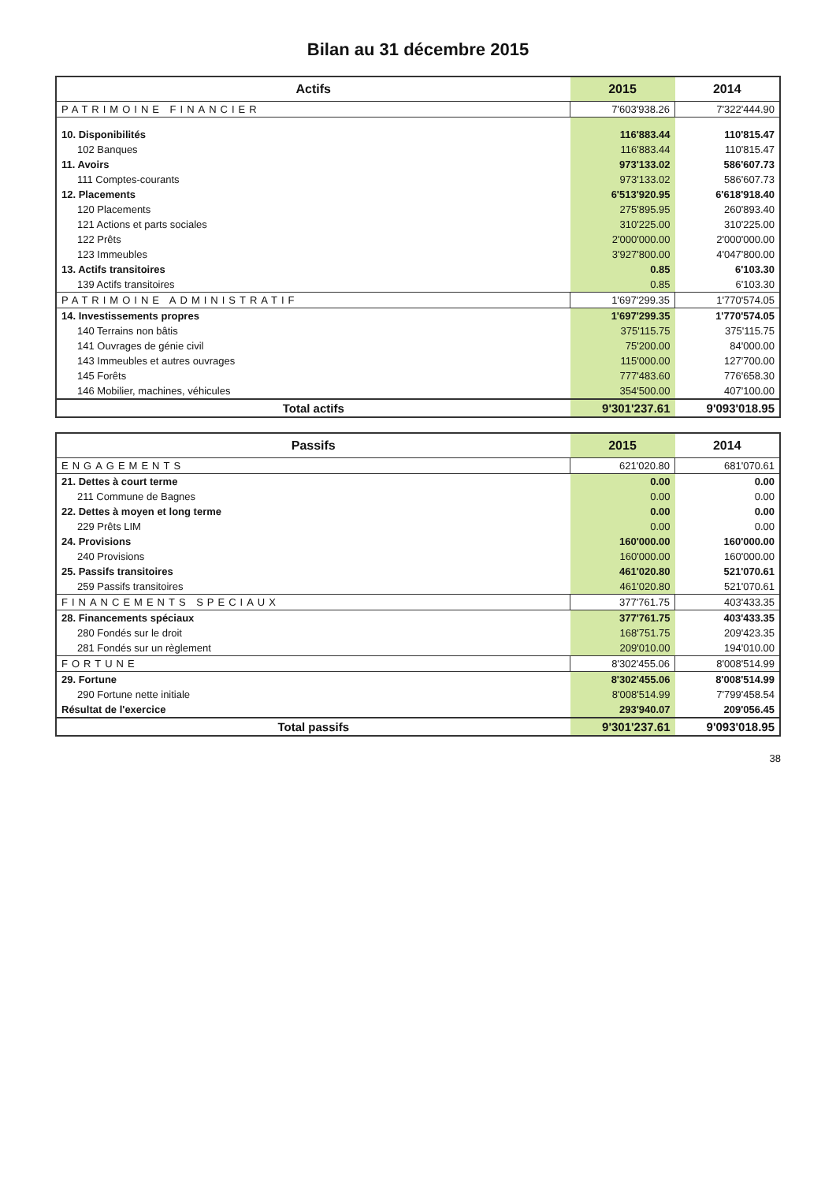Bilan au 31 décembre 2015
| Actifs | 2015 | 2014 |
| --- | --- | --- |
| PATRIMOINE FINANCIER | 7'603'938.26 | 7'322'444.90 |
| 10. Disponibilités | 116'883.44 | 110'815.47 |
| 102 Banques | 116'883.44 | 110'815.47 |
| 11. Avoirs | 973'133.02 | 586'607.73 |
| 111 Comptes-courants | 973'133.02 | 586'607.73 |
| 12. Placements | 6'513'920.95 | 6'618'918.40 |
| 120 Placements | 275'895.95 | 260'893.40 |
| 121 Actions et parts sociales | 310'225.00 | 310'225.00 |
| 122 Prêts | 2'000'000.00 | 2'000'000.00 |
| 123 Immeubles | 3'927'800.00 | 4'047'800.00 |
| 13. Actifs transitoires | 0.85 | 6'103.30 |
| 139 Actifs transitoires | 0.85 | 6'103.30 |
| PATRIMOINE ADMINISTRATIF | 1'697'299.35 | 1'770'574.05 |
| 14. Investissements propres | 1'697'299.35 | 1'770'574.05 |
| 140 Terrains non bâtis | 375'115.75 | 375'115.75 |
| 141 Ouvrages de génie civil | 75'200.00 | 84'000.00 |
| 143 Immeubles et autres ouvrages | 115'000.00 | 127'700.00 |
| 145 Forêts | 777'483.60 | 776'658.30 |
| 146 Mobilier, machines, véhicules | 354'500.00 | 407'100.00 |
| Total actifs | 9'301'237.61 | 9'093'018.95 |
| Passifs | 2015 | 2014 |
| --- | --- | --- |
| ENGAGEMENTS | 621'020.80 | 681'070.61 |
| 21. Dettes à court terme | 0.00 | 0.00 |
| 211 Commune de Bagnes | 0.00 | 0.00 |
| 22. Dettes à moyen et long terme | 0.00 | 0.00 |
| 229 Prêts LIM | 0.00 | 0.00 |
| 24. Provisions | 160'000.00 | 160'000.00 |
| 240 Provisions | 160'000.00 | 160'000.00 |
| 25. Passifs transitoires | 461'020.80 | 521'070.61 |
| 259 Passifs transitoires | 461'020.80 | 521'070.61 |
| FINANCEMENTS SPECIAUX | 377'761.75 | 403'433.35 |
| 28. Financements spéciaux | 377'761.75 | 403'433.35 |
| 280 Fondés sur le droit | 168'751.75 | 209'423.35 |
| 281 Fondés sur un règlement | 209'010.00 | 194'010.00 |
| FORTUNE | 8'302'455.06 | 8'008'514.99 |
| 29. Fortune | 8'302'455.06 | 8'008'514.99 |
| 290 Fortune nette initiale | 8'008'514.99 | 7'799'458.54 |
| Résultat de l'exercice | 293'940.07 | 209'056.45 |
| Total passifs | 9'301'237.61 | 9'093'018.95 |
38